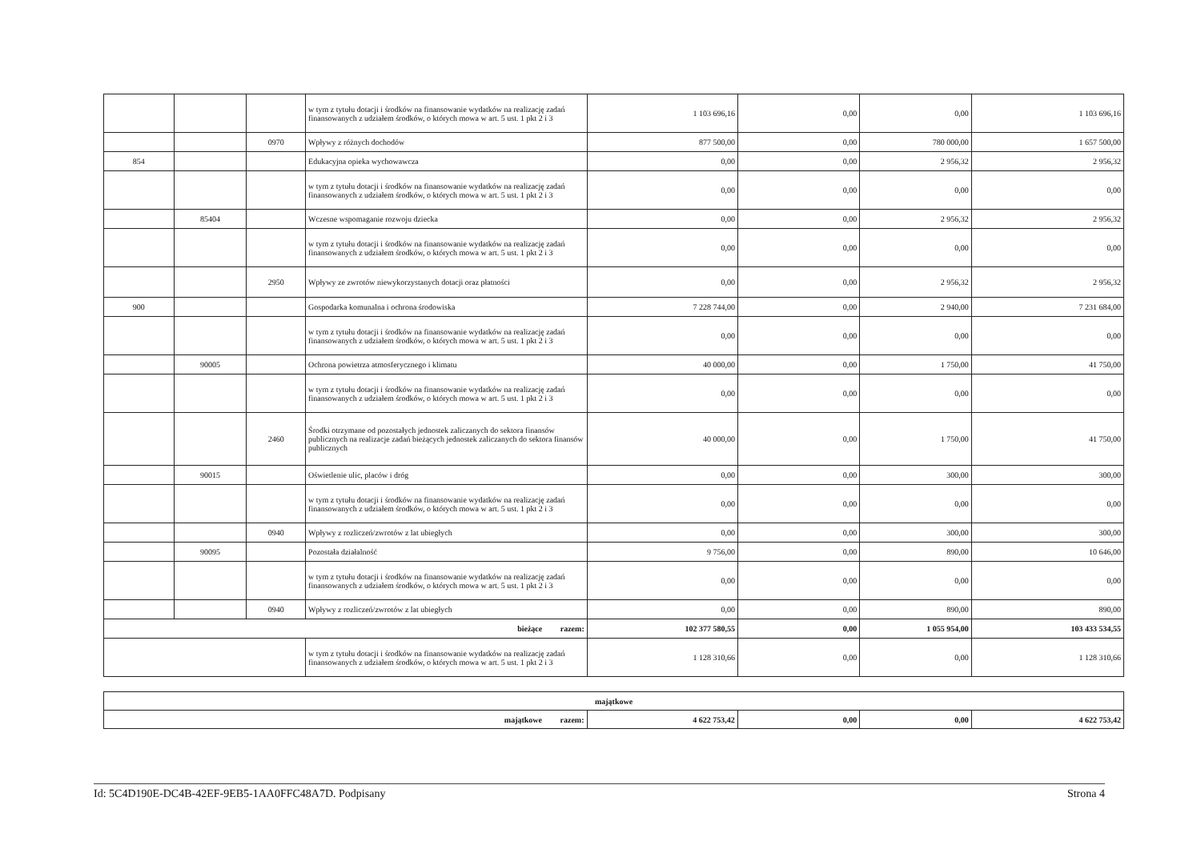| | | | w tym z tytułu dotacji i środków na finansowanie wydatków na realizację zadań finansowanych z udziałem środków, o których mowa w art. 5 ust. 1 pkt 2 i 3 | 1 103 696,16 | 0,00 | 0,00 | 1 103 696,16 |
| | | 0970 | Wpływy z różnych dochodów | 877 500,00 | 0,00 | 780 000,00 | 1 657 500,00 |
| 854 | | | Edukacyjna opieka wychowawcza | 0,00 | 0,00 | 2 956,32 | 2 956,32 |
| | | | w tym z tytułu dotacji i środków na finansowanie wydatków na realizację zadań finansowanych z udziałem środków, o których mowa w art. 5 ust. 1 pkt 2 i 3 | 0,00 | 0,00 | 0,00 | 0,00 |
| | 85404 | | Wczesne wspomaganie rozwoju dziecka | 0,00 | 0,00 | 2 956,32 | 2 956,32 |
| | | | w tym z tytułu dotacji i środków na finansowanie wydatków na realizację zadań finansowanych z udziałem środków, o których mowa w art. 5 ust. 1 pkt 2 i 3 | 0,00 | 0,00 | 0,00 | 0,00 |
| | | 2950 | Wpływy ze zwrotów niewykorzystanych dotacji oraz płatności | 0,00 | 0,00 | 2 956,32 | 2 956,32 |
| 900 | | | Gospodarka komunalna i ochrona środowiska | 7 228 744,00 | 0,00 | 2 940,00 | 7 231 684,00 |
| | | | w tym z tytułu dotacji i środków na finansowanie wydatków na realizację zadań finansowanych z udziałem środków, o których mowa w art. 5 ust. 1 pkt 2 i 3 | 0,00 | 0,00 | 0,00 | 0,00 |
| | 90005 | | Ochrona powietrza atmosferycznego i klimatu | 40 000,00 | 0,00 | 1 750,00 | 41 750,00 |
| | | | w tym z tytułu dotacji i środków na finansowanie wydatków na realizację zadań finansowanych z udziałem środków, o których mowa w art. 5 ust. 1 pkt 2 i 3 | 0,00 | 0,00 | 0,00 | 0,00 |
| | | 2460 | Środki otrzymane od pozostałych jednostek zaliczanych do sektora finansów publicznych na realizacje zadań bieżących jednostek zaliczanych do sektora finansów publicznych | 40 000,00 | 0,00 | 1 750,00 | 41 750,00 |
| | 90015 | | Oświetlenie ulic, placów i dróg | 0,00 | 0,00 | 300,00 | 300,00 |
| | | | w tym z tytułu dotacji i środków na finansowanie wydatków na realizację zadań finansowanych z udziałem środków, o których mowa w art. 5 ust. 1 pkt 2 i 3 | 0,00 | 0,00 | 0,00 | 0,00 |
| | | 0940 | Wpływy z rozliczeń/zwrotów z lat ubiegłych | 0,00 | 0,00 | 300,00 | 300,00 |
| | 90095 | | Pozostała działalność | 9 756,00 | 0,00 | 890,00 | 10 646,00 |
| | | | w tym z tytułu dotacji i środków na finansowanie wydatków na realizację zadań finansowanych z udziałem środków, o których mowa w art. 5 ust. 1 pkt 2 i 3 | 0,00 | 0,00 | 0,00 | 0,00 |
| | | 0940 | Wpływy z rozliczeń/zwrotów z lat ubiegłych | 0,00 | 0,00 | 890,00 | 890,00 |
| bieżące razem: | | | | 102 377 580,55 | 0,00 | 1 055 954,00 | 103 433 534,55 |
| | | | w tym z tytułu dotacji i środków na finansowanie wydatków na realizację zadań finansowanych z udziałem środków, o których mowa w art. 5 ust. 1 pkt 2 i 3 | 1 128 310,66 | 0,00 | 0,00 | 1 128 310,66 |
| majątkowe | | | | |
| majątkowe razem: | 4 622 753,42 | 0,00 | 0,00 | 4 622 753,42 |
Id: 5C4D190E-DC4B-42EF-9EB5-1AA0FFC48A7D. Podpisany Strona 4